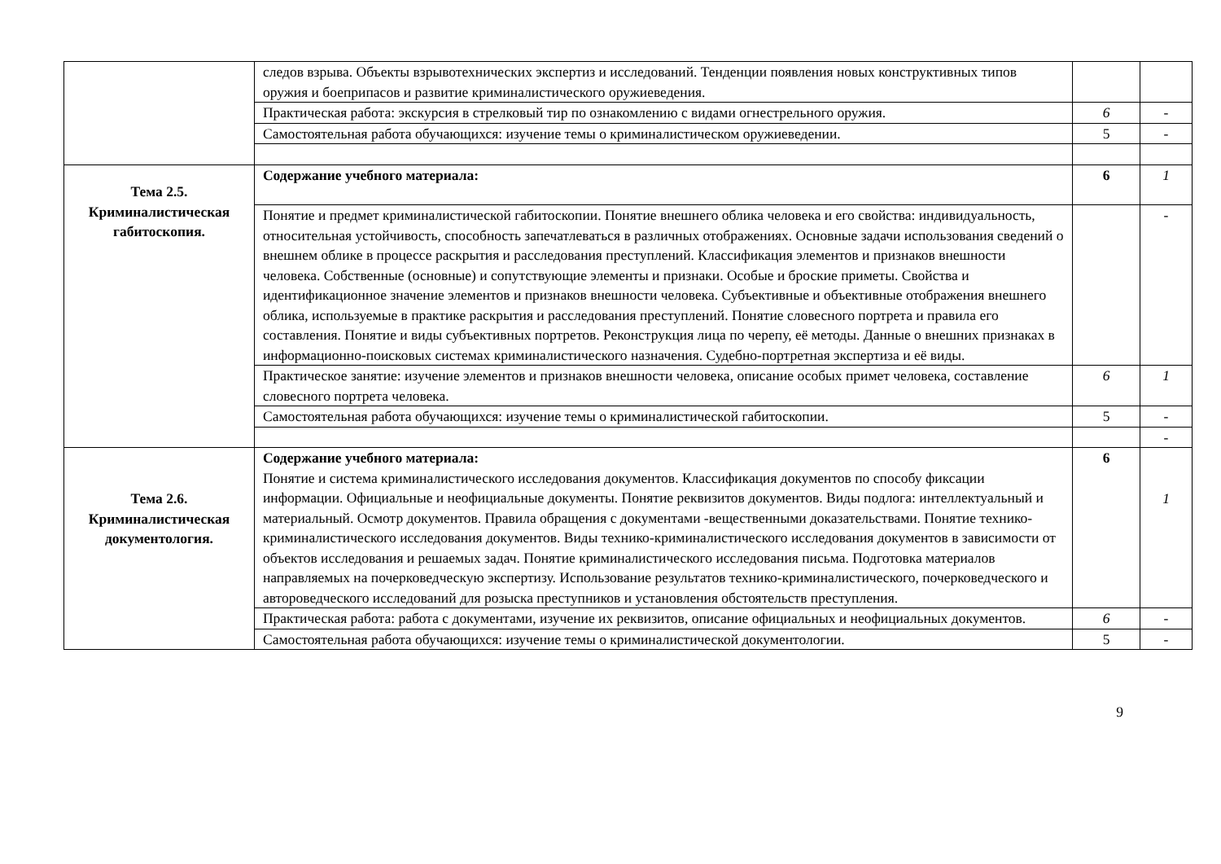| | следов взрыва. Объекты взрывотехнических экспертиз и исследований. Тенденции появления новых конструктивных типов оружия и боеприпасов и развитие криминалистического оружиеведения. | | |
| | Практическая работа: экскурсия в стрелковый тир по ознакомлению с видами огнестрельного оружия. | 6 | - |
| | Самостоятельная работа обучающихся: изучение темы о криминалистическом оружиеведении. | 5 | - |
| Тема 2.5. Криминалистическая габитоскопия. | Содержание учебного материала: | 6 | 1 |
| | Понятие и предмет криминалистической габитоскопии. Понятие внешнего облика человека и его свойства: индивидуальность, относительная устойчивость, способность запечатлеваться в различных отображениях. Основные задачи использования сведений о внешнем облике в процессе раскрытия и расследования преступлений. Классификация элементов и признаков внешности человека. Собственные (основные) и сопутствующие элементы и признаки. Особые и броские приметы. Свойства и идентификационное значение элементов и признаков внешности человека. Субъективные и объективные отображения внешнего облика, используемые в практике раскрытия и расследования преступлений. Понятие словесного портрета и правила его составления. Понятие и виды субъективных портретов. Реконструкция лица по черепу, её методы. Данные о внешних признаках в информационно-поисковых системах криминалистического назначения. Судебно-портретная экспертиза и её виды. | | - |
| | Практическое занятие: изучение элементов и признаков внешности человека, описание особых примет человека, составление словесного портрета человека. | 6 | 1 |
| | Самостоятельная работа обучающихся: изучение темы о криминалистической габитоскопии. | 5 | - |
| | | | - |
| Тема 2.6. Криминалистическая документология. | Содержание учебного материала: Понятие и система криминалистического исследования документов. Классификация документов по способу фиксации информации. Официальные и неофициальные документы. Понятие реквизитов документов. Виды подлога: интеллектуальный и материальный. Осмотр документов. Правила обращения с документами -вещественными доказательствами. Понятие технико-криминалистического исследования документов. Виды технико-криминалистического исследования документов в зависимости от объектов исследования и решаемых задач. Понятие криминалистического исследования письма. Подготовка материалов направляемых на почерковедческую экспертизу. Использование результатов технико-криминалистического, почерковедческого и автороведческого исследований для розыска преступников и установления обстоятельств преступления. | 6 | 1 |
| | Практическая работа: работа с документами, изучение их реквизитов, описание официальных и неофициальных документов. | 6 | - |
| | Самостоятельная работа обучающихся: изучение темы о криминалистической документологии. | 5 | - |
9